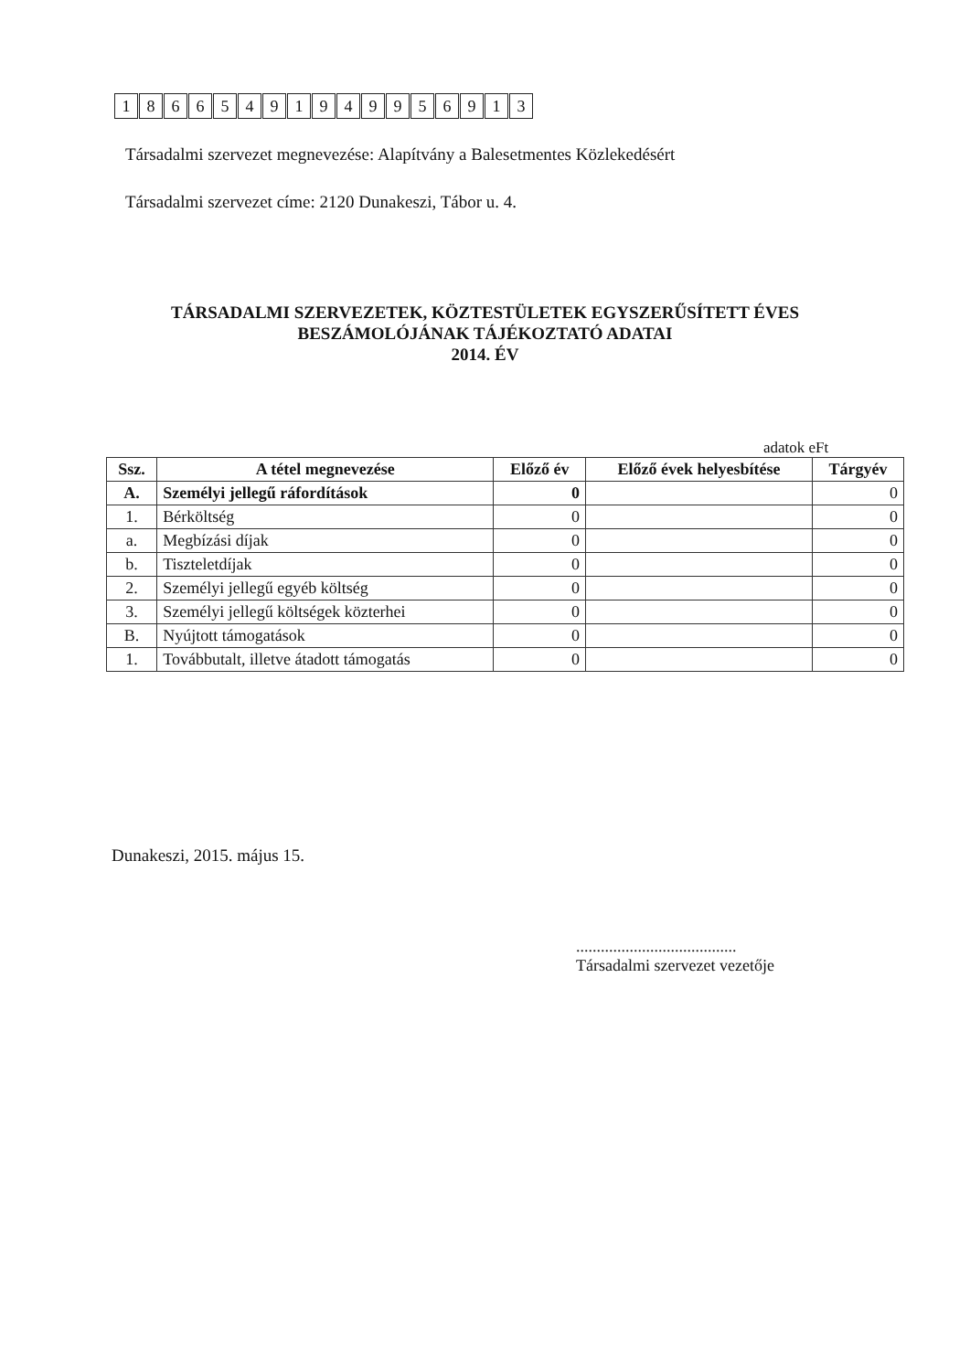18665491949956913
Társadalmi szervezet megnevezése: Alapítvány a Balesetmentes Közlekedésért
Társadalmi szervezet címe: 2120 Dunakeszi, Tábor u. 4.
TÁRSADALMI SZERVEZETEK, KÖZTESTÜLETEK EGYSZERŰSÍTETT ÉVES
BESZÁMOLÓJÁNAK TÁJÉKOZTATÓ ADATAI
2014. ÉV
adatok eFt
| Ssz. | A tétel megnevezése | Előző év | Előző évek helyesbítése | Tárgyév |
| --- | --- | --- | --- | --- |
| A. | Személyi jellegű ráfordítások | 0 | | 0 |
| 1. | Bérköltség | 0 | | 0 |
| a. | Megbízási díjak | 0 | | 0 |
| b. | Tiszteletdíjak | 0 | | 0 |
| 2. | Személyi jellegű egyéb költség | 0 | | 0 |
| 3. | Személyi jellegű költségek közterhei | 0 | | 0 |
| B. | Nyújtott támogatások | 0 | | 0 |
| 1. | Továbbutalt, illetve átadott támogatás | 0 | | 0 |
Dunakeszi, 2015. május 15.
.......................................
Társadalmi szervezet vezetője